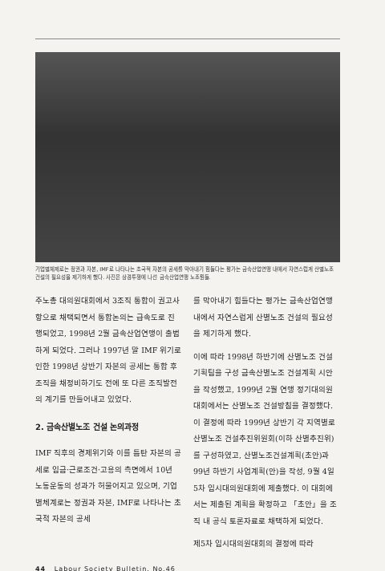기업별체제로는 정권과 자본, IMF로 나타나는 초국적 자본의 공세를 막아내기 힘들다는 평가는 금속산업연맹 내에서 자연스럽게 산별노조 건설의 필요성을 제기하게 했다. 사진은 상경투쟁에 나선 금속산업연맹 노조원들.
주노총 대의원대회에서 3조직 통합이 권고사항으로 채택되면서 통합논의는 급속도로 진행되었고, 1998년 2월 금속산업연맹이 출범하게 되었다. 그러나 1997년 말 IMF 위기로 인한 1998년 상반기 자본의 공세는 통합 후 조직을 채정비하기도 전에 또 다른 조직발전의 계기를 만들어내고 있었다.
2. 금속산별노조 건설 논의과정
IMF 직후의 경제위기와 이를 틈탄 자본의 공세로 임금·근로조건·고용의 측면에서 10년 노동운동의 성과가 허물어지고 있으며, 기업별체계로는 정권과 자본, IMF로 나타나는 초국적 자본의 공세
를 막아내기 힘들다는 평가는 금속산업연맹 내에서 자연스럽게 산별노조 건설의 필요성을 제기하게 했다.
이에 따라 1998년 하반기에 산별노조 건설 기획팀을 구성 금속산별노조 건설계획 시안을 작성했고, 1999년 2월 연맹 정기대의원대회에서는 산별노조 건설방침을 결정했다. 이 결정에 따라 1999년 상반기 각 지역별로 산별노조 건설추진위원회(이하 산별추진위)를 구성하였고, 산별노조건설계획(초안)과 99년 하반기 사업계획(안)을 작성, 9월 4일 5차 임시대의원대회에 제출했다. 이 대회에서는 제출된 계획을 확정하고 「초안」을 조직 내 공식 토론자료로 채택하게 되었다.
제5차 임시대의원대회의 결정에 따라
44 Labour Society Bulletin. No.46